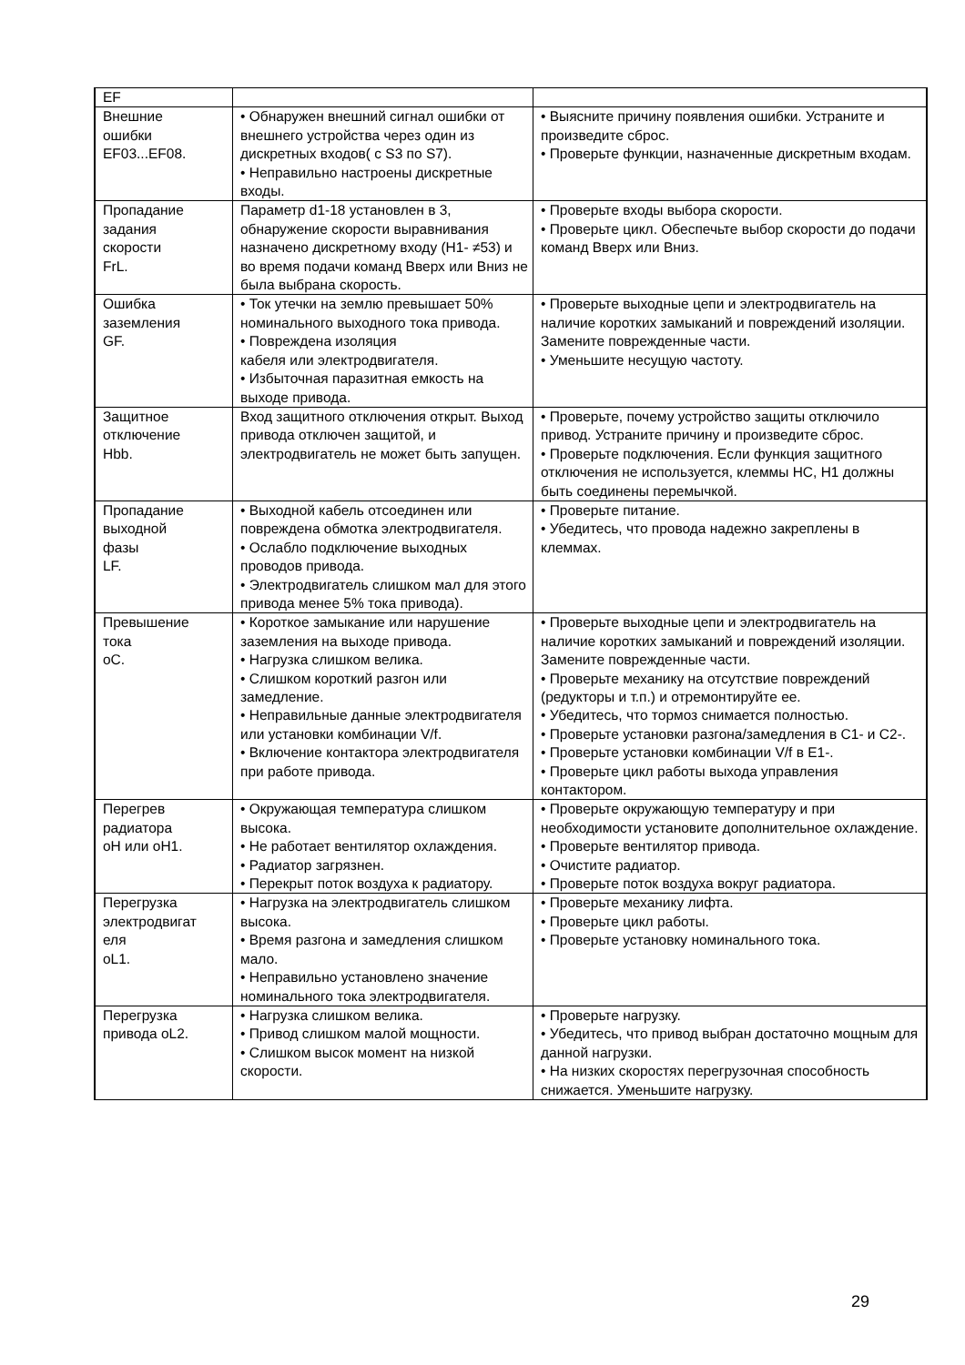| EF | | |
| Внешние ошибки EF03...EF08. | • Обнаружен внешний сигнал ошибки от внешнего устройства через один из дискретных входов( с S3 по S7). • Неправильно настроены дискретные входы. | • Выясните причину появления ошибки. Устраните и произведите сброс. • Проверьте функции, назначенные дискретным входам. |
| Пропадание задания скорости FrL. | Параметр d1-18 установлен в 3, обнаружение скорости выравнивания назначено дискретному входу (H1- ≠53) и во время подачи команд Вверх или Вниз не была выбрана скорость. | • Проверьте входы выбора скорости. • Проверьте цикл. Обеспечьте выбор скорости до подачи команд Вверх или Вниз. |
| Ошибка заземления GF. | • Ток утечки на землю превышает 50% номинального выходного тока привода. • Повреждена изоляция кабеля или электродвигателя. • Избыточная паразитная емкость на выходе привода. | • Проверьте выходные цепи и электродвигатель на наличие коротких замыканий и повреждений изоляции. Замените поврежденные части. • Уменьшите несущую частоту. |
| Защитное отключение Hbb. | Вход защитного отключения открыт. Выход привода отключен защитой, и электродвигатель не может быть запущен. | • Проверьте, почему устройство защиты отключило привод. Устраните причину и произведите сброс. • Проверьте подключения. Если функция защитного отключения не используется, клеммы HC, H1 должны быть соединены перемычкой. |
| Пропадание выходной фазы LF. | • Выходной кабель отсоединен или повреждена обмотка электродвигателя. • Ослабло подключение выходных проводов привода. • Электродвигатель слишком мал для этого привода менее 5% тока привода). | • Проверьте питание. • Убедитесь, что провода надежно закреплены в клеммах. |
| Превышение тока oC. | • Короткое замыкание или нарушение заземления на выходе привода. • Нагрузка слишком велика. • Слишком короткий разгон или замедление. • Неправильные данные электродвигателя или установки комбинации V/f. • Включение контактора электродвигателя при работе привода. | • Проверьте выходные цепи и электродвигатель на наличие коротких замыканий и повреждений изоляции. Замените поврежденные части. • Проверьте механику на отсутствие повреждений (редукторы и т.п.) и отремонтируйте ее. • Убедитесь, что тормоз снимается полностью. • Проверьте установки разгона/замедления в C1- и C2-. • Проверьте установки комбинации V/f в E1-. • Проверьте цикл работы выхода управления контактором. |
| Перегрев радиатора oH или oH1. | • Окружающая температура слишком высока. • Не работает вентилятор охлаждения. • Радиатор загрязнен. • Перекрыт поток воздуха к радиатору. | • Проверьте окружающую температуру и при необходимости установите дополнительное охлаждение. • Проверьте вентилятор привода. • Очистите радиатор. • Проверьте поток воздуха вокруг радиатора. |
| Перегрузка электродвигат еля oL1. | • Нагрузка на электродвигатель слишком высока. • Время разгона и замедления слишком мало. • Неправильно установлено значение номинального тока электродвигателя. | • Проверьте механику лифта. • Проверьте цикл работы. • Проверьте установку номинального тока. |
| Перегрузка привода oL2. | • Нагрузка слишком велика. • Привод слишком малой мощности. • Слишком высок момент на низкой скорости. | • Проверьте нагрузку. • Убедитесь, что привод выбран достаточно мощным для данной нагрузки. • На низких скоростях перегрузочная способность снижается. Уменьшите нагрузку. |
29